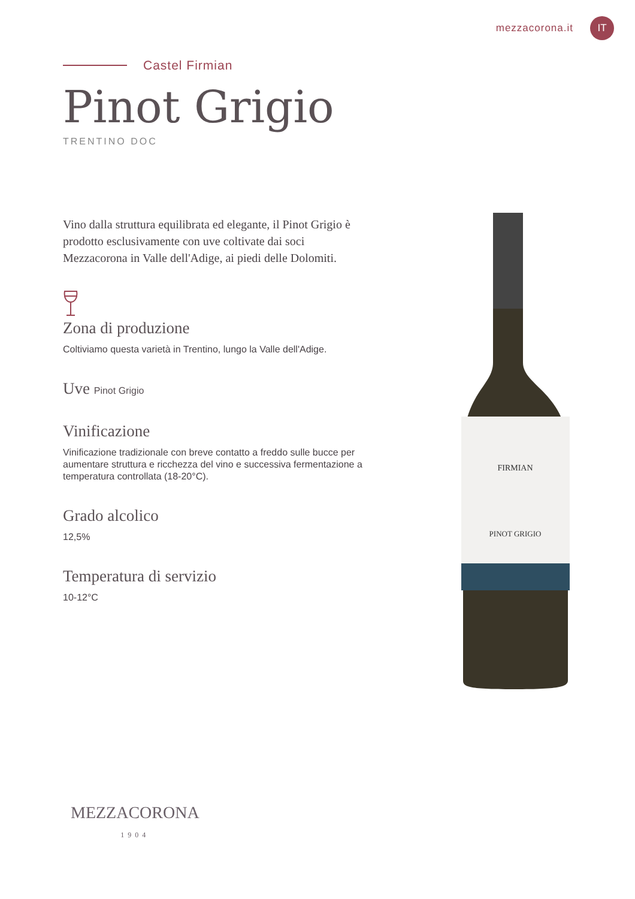mezzacorona.it
IT
Castel Firmian
Pinot Grigio
TRENTINO DOC
Vino dalla struttura equilibrata ed elegante, il Pinot Grigio è prodotto esclusivamente con uve coltivate dai soci Mezzacorona in Valle dell'Adige, ai piedi delle Dolomiti.
Zona di produzione
Coltiviamo questa varietà in Trentino, lungo la Valle dell'Adige.
Uve Pinot Grigio
Vinificazione
Vinificazione tradizionale con breve contatto a freddo sulle bucce per aumentare struttura e ricchezza del vino e successiva fermentazione a temperatura controllata (18-20°C).
Grado alcolico
12,5%
Temperatura di servizio
10-12°C
FIRMIAN
PINOT GRIGIO
MEZZACORONA
1904